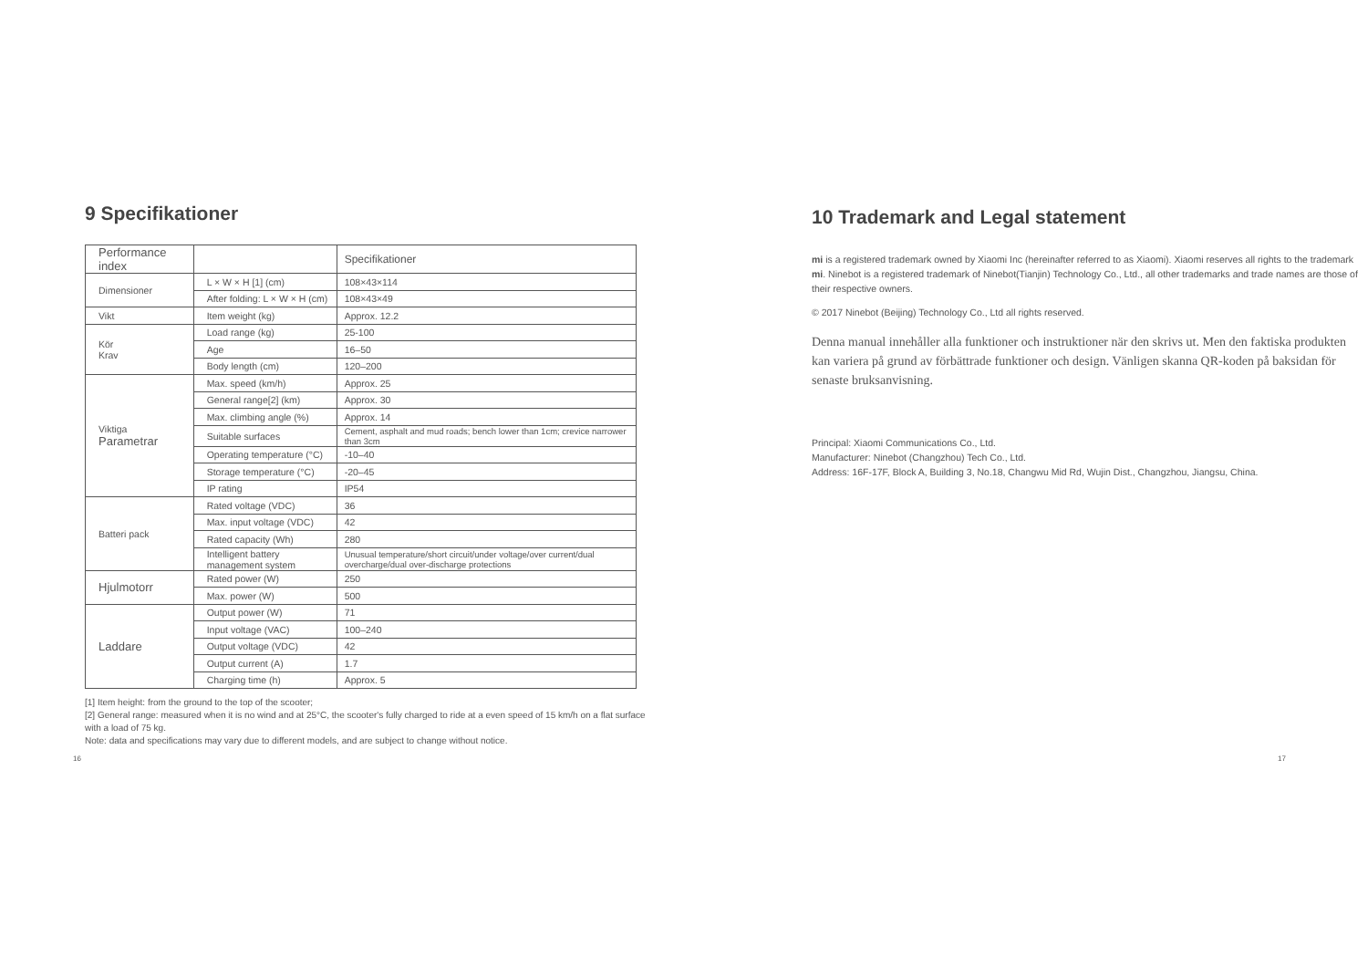9 Specifikationer
| Performance index | | Specifikationer |
| Dimensioner | L × W × H [1] (cm) | 108×43×114 |
| | After folding: L × W × H (cm) | 108×43×49 |
| Vikt | Item weight (kg) | Approx. 12.2 |
| Kör Krav | Load range (kg) | 25-100 |
| | Age | 16–50 |
| | Body length (cm) | 120–200 |
| Viktiga Parametrar | Max. speed (km/h) | Approx. 25 |
| | General range[2] (km) | Approx. 30 |
| | Max. climbing angle (%) | Approx. 14 |
| | Suitable surfaces | Cement, asphalt and mud roads; bench lower than 1cm; crevice narrower than 3cm |
| | Operating temperature (°C) | -10–40 |
| | Storage temperature (°C) | -20–45 |
| | IP rating | IP54 |
| Batteri pack | Rated voltage (VDC) | 36 |
| | Max. input voltage (VDC) | 42 |
| | Rated capacity (Wh) | 280 |
| | Intelligent battery management system | Unusual temperature/short circuit/under voltage/over current/dual overcharge/dual over-discharge protections |
| Hjulmotorr | Rated power (W) | 250 |
| | Max. power (W) | 500 |
| Laddare | Output power (W) | 71 |
| | Input voltage (VAC) | 100–240 |
| | Output voltage (VDC) | 42 |
| | Output current (A) | 1.7 |
| | Charging time (h) | Approx. 5 |
[1] Item height: from the ground to the top of the scooter;
[2] General range: measured when it is no wind and at 25°C, the scooter's fully charged to ride at a even speed of 15 km/h on a flat surface with a load of 75 kg.
Note: data and specifications may vary due to different models, and are subject to change without notice.
10 Trademark and Legal statement
mi is a registered trademark owned by Xiaomi Inc (hereinafter referred to as Xiaomi). Xiaomi reserves all rights to the trademark mi. Ninebot is a registered trademark of Ninebot(Tianjin) Technology Co., Ltd., all other trademarks and trade names are those of their respective owners.
© 2017 Ninebot (Beijing) Technology Co., Ltd all rights reserved.
Denna manual innehåller alla funktioner och instruktioner när den skrivs ut. Men den faktiska produkten kan variera på grund av förbättrade funktioner och design. Vänligen skanna QR-koden på baksidan för senaste bruksanvisning.
Principal: Xiaomi Communications Co., Ltd.
Manufacturer: Ninebot (Changzhou) Tech Co., Ltd.
Address: 16F-17F, Block A, Building 3, No.18, Changwu Mid Rd, Wujin Dist., Changzhou, Jiangsu, China.
16 17